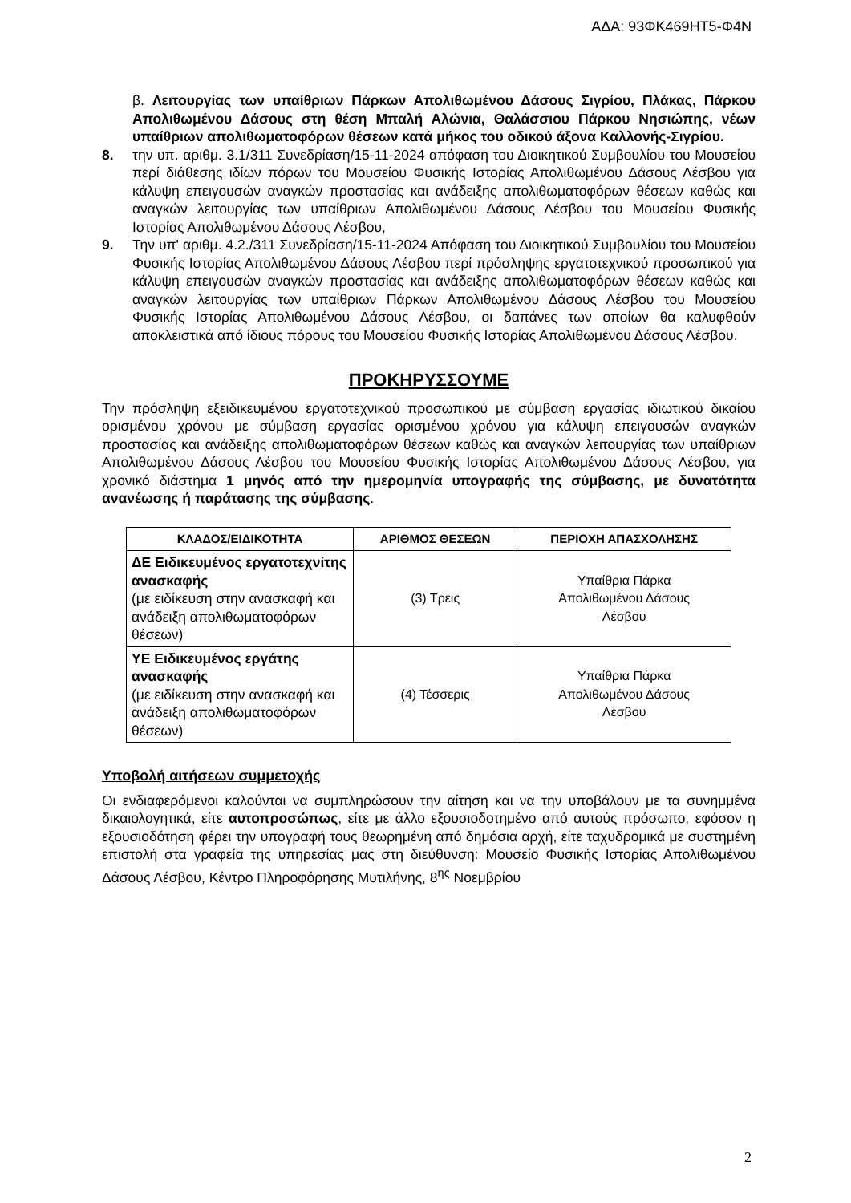ΑΔΑ: 93ΦΚ469ΗΤ5-Φ4Ν
β. Λειτουργίας των υπαίθριων Πάρκων Απολιθωμένου Δάσους Σιγρίου, Πλάκας, Πάρκου Απολιθωμένου Δάσους στη θέση Μπαλή Αλώνια, Θαλάσσιου Πάρκου Νησιώπης, νέων υπαίθριων απολιθωματοφόρων θέσεων κατά μήκος του οδικού άξονα Καλλονής-Σιγρίου.
8. την υπ. αριθμ. 3.1/311 Συνεδρίαση/15-11-2024 απόφαση του Διοικητικού Συμβουλίου του Μουσείου περί διάθεσης ιδίων πόρων του Μουσείου Φυσικής Ιστορίας Απολιθωμένου Δάσους Λέσβου για κάλυψη επειγουσών αναγκών προστασίας και ανάδειξης απολιθωματοφόρων θέσεων καθώς και αναγκών λειτουργίας των υπαίθριων Απολιθωμένου Δάσους Λέσβου του Μουσείου Φυσικής Ιστορίας Απολιθωμένου Δάσους Λέσβου,
9. Την υπ' αριθμ. 4.2./311 Συνεδρίαση/15-11-2024 Απόφαση του Διοικητικού Συμβουλίου του Μουσείου Φυσικής Ιστορίας Απολιθωμένου Δάσους Λέσβου περί πρόσληψης εργατοτεχνικού προσωπικού για κάλυψη επειγουσών αναγκών προστασίας και ανάδειξης απολιθωματοφόρων θέσεων καθώς και αναγκών λειτουργίας των υπαίθριων Πάρκων Απολιθωμένου Δάσους Λέσβου του Μουσείου Φυσικής Ιστορίας Απολιθωμένου Δάσους Λέσβου, οι δαπάνες των οποίων θα καλυφθούν αποκλειστικά από ίδιους πόρους του Μουσείου Φυσικής Ιστορίας Απολιθωμένου Δάσους Λέσβου.
ΠΡΟΚΗΡΥΣΣΟΥΜΕ
Την πρόσληψη εξειδικευμένου εργατοτεχνικού προσωπικού με σύμβαση εργασίας ιδιωτικού δικαίου ορισμένου χρόνου με σύμβαση εργασίας ορισμένου χρόνου για κάλυψη επειγουσών αναγκών προστασίας και ανάδειξης απολιθωματοφόρων θέσεων καθώς και αναγκών λειτουργίας των υπαίθριων Απολιθωμένου Δάσους Λέσβου του Μουσείου Φυσικής Ιστορίας Απολιθωμένου Δάσους Λέσβου, για χρονικό διάστημα 1 μηνός από την ημερομηνία υπογραφής της σύμβασης, με δυνατότητα ανανέωσης ή παράτασης της σύμβασης.
| ΚΛΑΔΟΣ/ΕΙΔΙΚΟΤΗΤΑ | ΑΡΙΘΜΟΣ ΘΕΣΕΩΝ | ΠΕΡΙΟΧΗ ΑΠΑΣΧΟΛΗΣΗΣ |
| --- | --- | --- |
| ΔΕ Ειδικευμένος εργατοτεχνίτης ανασκαφής (με ειδίκευση στην ανασκαφή και ανάδειξη απολιθωματοφόρων θέσεων) | (3) Τρεις | Υπαίθρια Πάρκα Απολιθωμένου Δάσους Λέσβου |
| ΥΕ Ειδικευμένος εργάτης ανασκαφής (με ειδίκευση στην ανασκαφή και ανάδειξη απολιθωματοφόρων θέσεων) | (4) Τέσσερις | Υπαίθρια Πάρκα Απολιθωμένου Δάσους Λέσβου |
Υποβολή αιτήσεων συμμετοχής
Οι ενδιαφερόμενοι καλούνται να συμπληρώσουν την αίτηση και να την υποβάλουν με τα συνημμένα δικαιολογητικά, είτε αυτοπροσώπως, είτε με άλλο εξουσιοδοτημένο από αυτούς πρόσωπο, εφόσον η εξουσιοδότηση φέρει την υπογραφή τους θεωρημένη από δημόσια αρχή, είτε ταχυδρομικά με συστημένη επιστολή στα γραφεία της υπηρεσίας μας στη διεύθυνση: Μουσείο Φυσικής Ιστορίας Απολιθωμένου Δάσους Λέσβου, Κέντρο Πληροφόρησης Μυτιλήνης, 8<sup>ης</sup> Νοεμβρίου
2